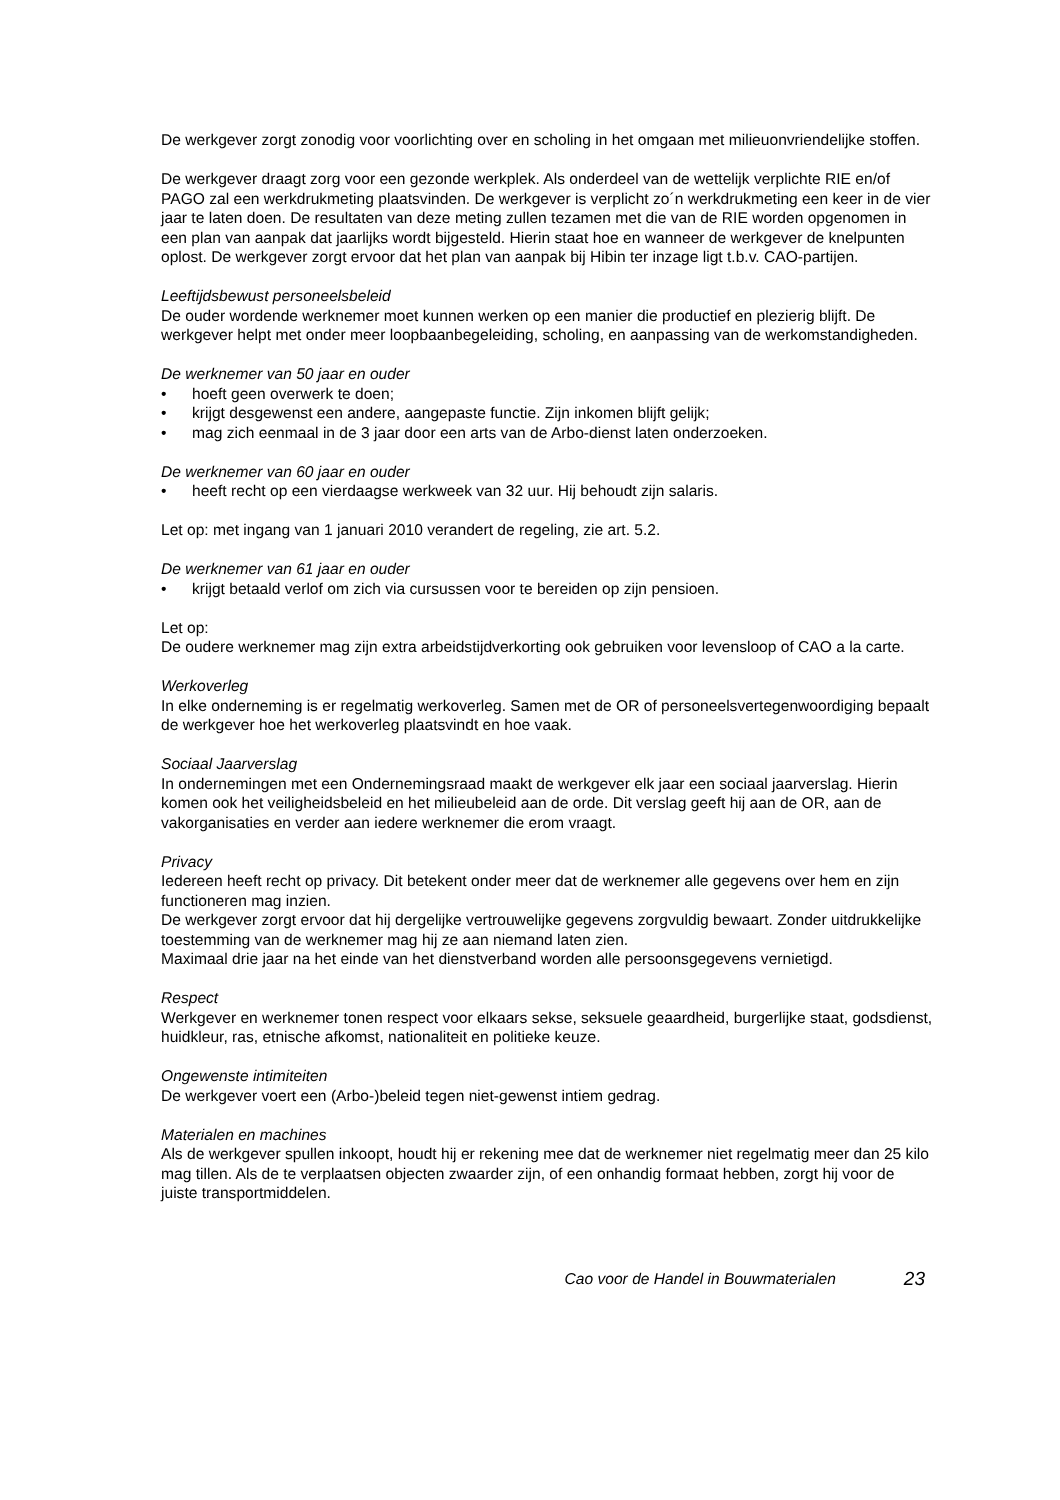De werkgever zorgt zonodig voor voorlichting over en scholing in het omgaan met milieuonvriendelijke stoffen.
De werkgever draagt zorg voor een gezonde werkplek. Als onderdeel van de wettelijk verplichte RIE en/of PAGO zal een werkdrukmeting plaatsvinden. De werkgever is verplicht zo´n werkdrukmeting een keer in de vier jaar te laten doen. De resultaten van deze meting zullen tezamen met die van de RIE worden opgenomen in een plan van aanpak dat jaarlijks wordt bijgesteld. Hierin staat hoe en wanneer de werkgever de knelpunten oplost. De werkgever zorgt ervoor dat het plan van aanpak bij Hibin ter inzage ligt t.b.v. CAO-partijen.
Leeftijdsbewust personeelsbeleid
De ouder wordende werknemer moet kunnen werken op een manier die productief en plezierig blijft. De werkgever helpt met onder meer loopbaanbegeleiding, scholing, en aanpassing van de werkomstandigheden.
De werknemer van 50 jaar en ouder
• hoeft geen overwerk te doen;
• krijgt desgewenst een andere, aangepaste functie. Zijn inkomen blijft gelijk;
• mag zich eenmaal in de 3 jaar door een arts van de Arbo-dienst laten onderzoeken.
De werknemer van 60 jaar en ouder
• heeft recht op een vierdaagse werkweek van 32 uur. Hij behoudt zijn salaris.
Let op: met ingang van 1 januari 2010 verandert de regeling, zie art. 5.2.
De werknemer van 61 jaar en ouder
• krijgt betaald verlof om zich via cursussen voor te bereiden op zijn pensioen.
Let op:
De oudere werknemer mag zijn extra arbeidstijdverkorting ook gebruiken voor levensloop of CAO a la carte.
Werkoverleg
In elke onderneming is er regelmatig werkoverleg. Samen met de OR of personeelsvertegenwoordiging bepaalt de werkgever hoe het werkoverleg plaatsvindt en hoe vaak.
Sociaal Jaarverslag
In ondernemingen met een Ondernemingsraad maakt de werkgever elk jaar een sociaal jaarverslag. Hierin komen ook het veiligheidsbeleid en het milieubeleid aan de orde. Dit verslag geeft hij aan de OR, aan de vakorganisaties en verder aan iedere werknemer die erom vraagt.
Privacy
Iedereen heeft recht op privacy. Dit betekent onder meer dat de werknemer alle gegevens over hem en zijn functioneren mag inzien.
De werkgever zorgt ervoor dat hij dergelijke vertrouwelijke gegevens zorgvuldig bewaart. Zonder uitdrukkelijke toestemming van de werknemer mag hij ze aan niemand laten zien.
Maximaal drie jaar na het einde van het dienstverband worden alle persoonsgegevens vernietigd.
Respect
Werkgever en werknemer tonen respect voor elkaars sekse, seksuele geaardheid, burgerlijke staat, godsdienst, huidkleur, ras, etnische afkomst, nationaliteit en politieke keuze.
Ongewenste intimiteiten
De werkgever voert een (Arbo-)beleid tegen niet-gewenst intiem gedrag.
Materialen en machines
Als de werkgever spullen inkoopt, houdt hij er rekening mee dat de werknemer niet regelmatig meer dan 25 kilo mag tillen. Als de te verplaatsen objecten zwaarder zijn, of een onhandig formaat hebben, zorgt hij voor de juiste transportmiddelen.
Cao voor de Handel in Bouwmaterialen 23